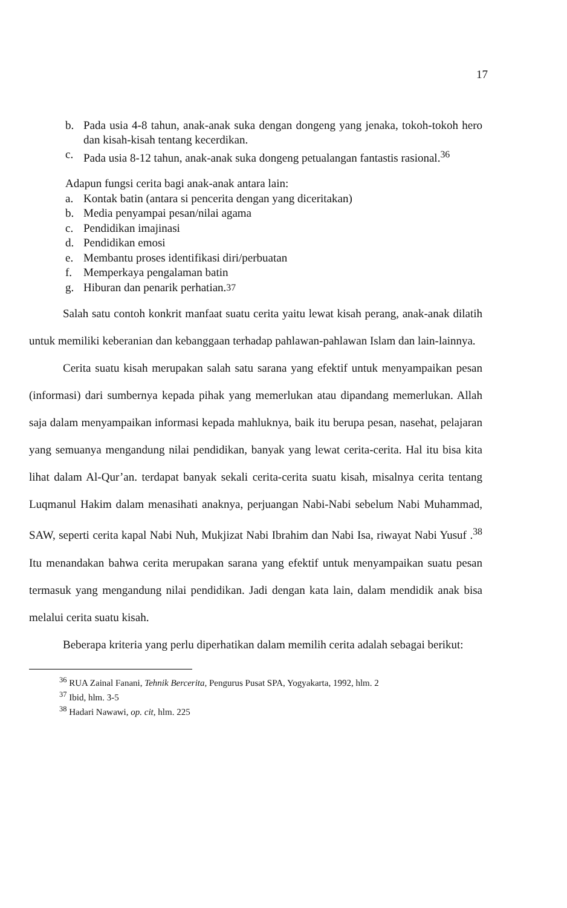17
b. Pada usia 4-8 tahun, anak-anak suka dengan dongeng yang jenaka, tokoh-tokoh hero dan kisah-kisah tentang kecerdikan.
c. Pada usia 8-12 tahun, anak-anak suka dongeng petualangan fantastis rasional.<sup>36</sup>
Adapun fungsi cerita bagi anak-anak antara lain:
a. Kontak batin (antara si pencerita dengan yang diceritakan)
b. Media penyampai pesan/nilai agama
c. Pendidikan imajinasi
d. Pendidikan emosi
e. Membantu proses identifikasi diri/perbuatan
f. Memperkaya pengalaman batin
g. Hiburan dan penarik perhatian.<sup>37</sup>
Salah satu contoh konkrit manfaat suatu cerita yaitu lewat kisah perang, anak-anak dilatih untuk memiliki keberanian dan kebanggaan terhadap pahlawan-pahlawan Islam dan lain-lainnya.
Cerita suatu kisah merupakan salah satu sarana yang efektif untuk menyampaikan pesan (informasi) dari sumbernya kepada pihak yang memerlukan atau dipandang memerlukan. Allah saja dalam menyampaikan informasi kepada mahluknya, baik itu berupa pesan, nasehat, pelajaran yang semuanya mengandung nilai pendidikan, banyak yang lewat cerita-cerita. Hal itu bisa kita lihat dalam Al-Qur’an. terdapat banyak sekali cerita-cerita suatu kisah, misalnya cerita tentang Luqmanul Hakim dalam menasihati anaknya, perjuangan Nabi-Nabi sebelum Nabi Muhammad, SAW, seperti cerita kapal Nabi Nuh, Mukjizat Nabi Ibrahim dan Nabi Isa, riwayat Nabi Yusuf .<sup>38</sup> Itu menandakan bahwa cerita merupakan sarana yang efektif untuk menyampaikan suatu pesan termasuk yang mengandung nilai pendidikan. Jadi dengan kata lain, dalam mendidik anak bisa melalui cerita suatu kisah.
Beberapa kriteria yang perlu diperhatikan dalam memilih cerita adalah sebagai berikut:
<sup>36</sup> RUA Zainal Fanani, Tehnik Bercerita, Pengurus Pusat SPA, Yogyakarta, 1992, hlm. 2
<sup>37</sup> Ibid, hlm. 3-5
<sup>38</sup> Hadari Nawawi, op. cit, hlm. 225